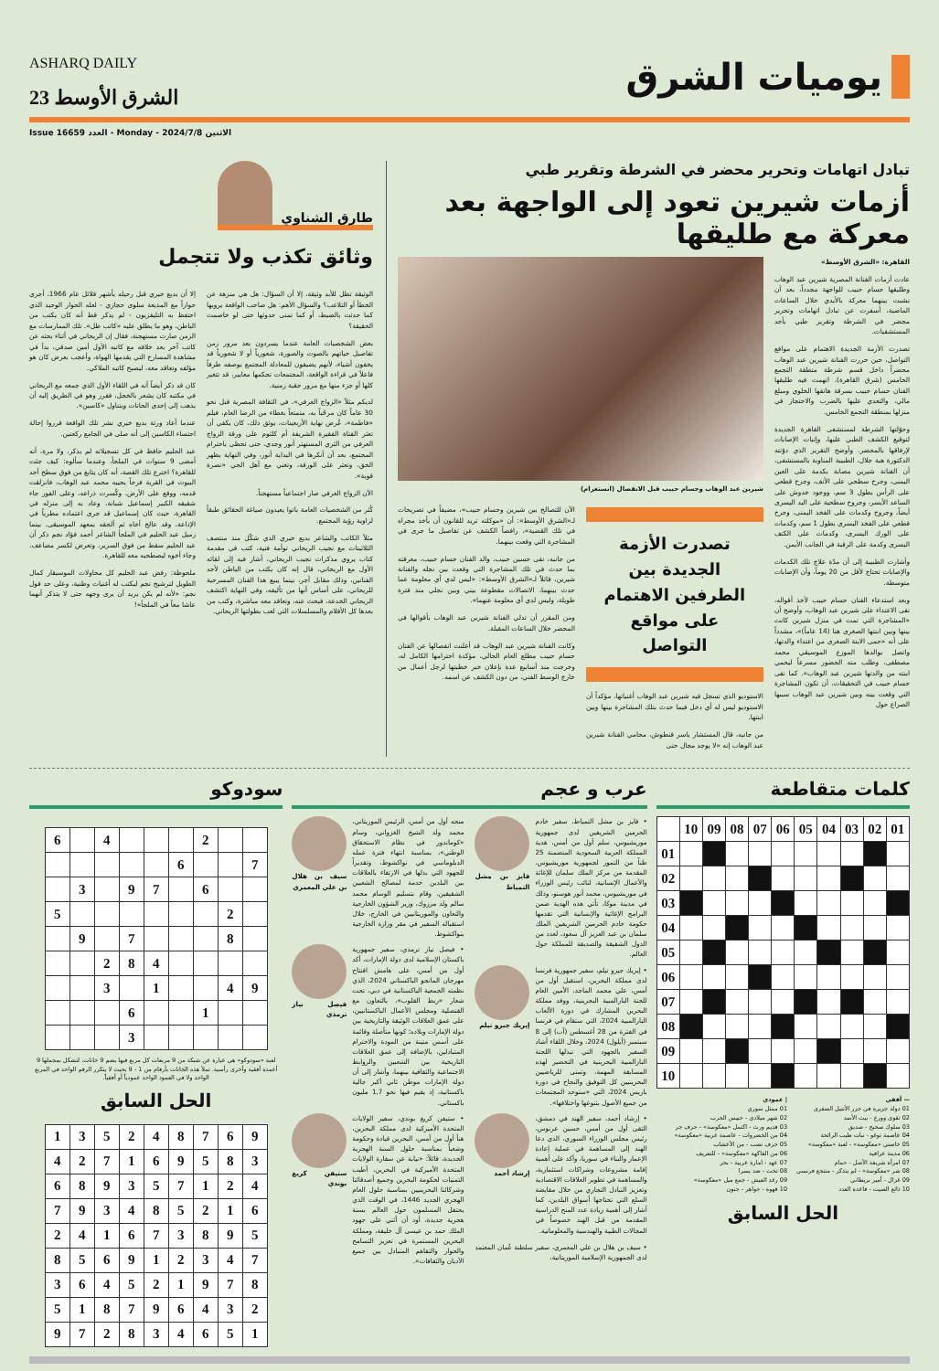يوميات الشرق
ASHARQ DAILY
23 الشرق الأوسط
Issue 16659 العدد - Monday - 2024/7/8 الاثنين
تبادل اتهامات وتحرير محضر في الشرطة وتقرير طبي
أزمات شيرين تعود إلى الواجهة بعد معركة مع طليقها
القاهرة: «الشرق الأوسط»
عادت أزمات الفنانة المصرية شيرين عبد الوهاب وطليقها حسام حبيب للواجهة مجدداً، بعد أن نشبت بينهما معركة بالأيدي خلال الساعات الماضية، أسفرت عن تبادل اتهامات وتحرير محضر في الشرطة وتقرير طبي بأحد المستشفيات.
تصدرت الأزمة الجديدة الاهتمام على مواقع التواصل، حين حررت الفنانة شيرين عبد الوهاب محضراً داخل قسم شرطة منطقة التجمع الخامس (شرق القاهرة)، اتهمت فيه طليقها الفنان حسام حبيب بسرقة هاتفها الخلوي ومبلغ مالي، والتعدي عليها بالضرب والاحتجاز في منزلها بمنطقة التجمع الخامس.
وحوّلتها الشرطة لمستشفى القاهرة الجديدة لتوقيع الكشف الطبي عليها، وإثبات الإصابات لإرفاقها بالمحضر. وأوضح التقرير الذي دوّنته الدكتورة هبة جلال، الطبيبة المناوبة بالمستشفى، أن الفنانة شيرين مصابة بكدمة على العين اليمنى، وجرح سطحي على الأنف، وجرح قطعي على الرأس بطول 3 سم، ووجود خدوش على الساعد الأيسر، وجروح سطحية على اليد اليسرى أيضاً، وجروح وكدمات على الفخذ اليمنى، وجرح قطعي على الفخذ اليسرى بطول 1 سم، وكدمات على الورك اليسرى، وكدمات على الكتف اليسرى وكدمة على الرقبة في الجانب الأيمن.
وأشارت الطبيبة إلى أن مدّة علاج تلك الكدمات والإصابات تحتاج لأقل من 20 يوماً، وأن الإصابات متوسطة.
وبعد استدعاء الفنان حسام حبيب لأخذ أقواله، نفى الاعتداء على شيرين عبد الوهاب، وأوضح أن «المشاجرة التي تمت في منزل شيرين كانت بينها وبين ابنتها الصغرى هنا (14 عاماً)»، مشدداً على أنه «حمى الابنة الصغرى من اعتداء والدتها، واتصل بوالدها الموزع الموسيقي محمد مصطفى، وطلب منه الحضور مسرعاً ليحمي ابنته من والدتها شيرين عبد الوهاب». كما نفى حسام حبيب في التحقيقات، أن تكون المشاجرة التي وقعت بينه وبين شيرين عبد الوهاب سببها الصراع حول
شيرين عبد الوهاب وحسام حبيب قبل الانفصال (انستغرام)
تصدرت الأزمة الجديدة بين الطرفين الاهتمام على مواقع التواصل
الاستوديو الذي تسجل فيه شيرين عبد الوهاب أغنياتها، مؤكداً أن الاستوديو ليس له أي دخل فيما حدث بتلك المشاجرة بينها وبين ابنتها.
من جانبه، قال المستشار ياسر قنطوش، محامي الفنانة شيرين عبد الوهاب إنه «لا يوجد مجال حتى
الآن للتصالح بين شيرين وحسام حبيب»، مضيفاً في تصريحات لـ«الشرق الأوسط»: أن «موكلته تريد للقانون أن يأخذ مجراه في تلك القضية»، رافضاً الكشف عن تفاصيل ما جرى في المشاجرة التي وقعت بينهما.
من جانبه، نفى حسين حبيب، والد الفنان حسام حبيب، معرفته بما حدث في تلك المشاجرة التي وقعت بين نجله والفنانة شيرين، قائلاً لـ«الشرق الأوسط»: «ليس لدي أي معلومة عما حدث بينهما، الاتصالات مقطوعة بيني وبين نجلي منذ فترة طويلة، وليس لدي أي معلومة عنهما».
ومن المقرر أن تدلي الفنانة شيرين عبد الوهاب بأقوالها في المحضر خلال الساعات المقبلة.
وكانت الفنانة شيرين عبد الوهاب قد أعلنت انفصالها عن الفنان حسام حبيب مطلع العام الحالي، مؤكدة احترامها الكامل له، وخرجت منذ أسابيع عدة بإعلان خبر خطبتها لرجل أعمال من خارج الوسط الفني، من دون الكشف عن اسمه.
طارق الشناوي
وثائق تكذب ولا تتجمل
الوثيقة تظل للأبد وثيقة، إلا أن السؤال: هل هي منزهة عن الخطأ أو التلاعب؟ والسؤال الأهم: هل صاحب الواقعة يرويها كما حدثت بالضبط، أو كما تمنى حدوثها حتى لو خاصمت الحقيقة؟
بعض الشخصيات العامة عندما يسردون بعد مرور زمن تفاصيل حياتهم بالصوت والصورة، شعورياً أو لا شعورياً قد يخفون أشياء، لأنهم يضيفون للمعادلة المجتمع بوصفه طرفاً فاعلاً في قراءة الواقعة، المجتمعات تحكمها معايير، قد تتغير كلها أو جزء منها مع مرور حقبة زمنية.
لديكم مثلاً «الزواج العرفي»، في الثقافة المصرية قبل نحو 30 عاماً كان مرحّباً به، متمتعاً بغطاء من الرضا العام، فيلم «فاطمة»، عُرض نهاية الأربعينات، يوثق ذلك، كان يكفي أن تعثر الفتاة الفقيرة الشريفة أم كلثوم على ورقة الزواج العرفي من الثري المستهتر أنور وجدي، حتى تحظى باحترام المجتمع، بعد أن أنكرها في البداية أنور، وفي النهاية يظهر الحق، وتعثر على الورقة، وتغني مع أهل الحي «نصرة قوية».
الآن الزواج العرفي صار اجتماعياً مستهجناً.
كُثر من الشخصيات العامة باتوا يعيدون صياغة الحقائق طبقاً لزاوية رؤية المجتمع.
مثلاً الكاتب والشاعر بديع خيري الذي شكّل منذ منتصف الثلاثينات مع نجيب الريحاني توأمة فنية، كتب في مقدمة كتاب يروي مذكرات نجيب الريحاني، أشار فيه إلى لقائه الأول مع الريحاني، قال إنه كان يكتب من الباطن لأحد الفنانين، وذلك مقابل أجر، بينما يبيع هذا الفنان المسرحية للريحاني، على أساس أنها من تأليفه، وفي النهاية اكتشف الريحاني الخدعة، فبحث عنه، وتعاقد معه مباشرة، وكتب من بعدها كل الأفلام والمسلسلات التي لعب بطولتها الريحاني.
إلا أن بديع خيري قبل رحيله بأشهر قلائل عام 1966، أجرى حواراً مع المذيعة سلوى حجازي - لعله الحوار الوحيد الذي احتفظ به التليفزيون - لم يذكر قط أنه كان يكتب من الباطن، وهو ما يطلق عليه «كاتب ظل». تلك الممارسات مع الزمن صارت مستهجنة، فقال إن الريحاني في أثناء بحثه عن كاتب آخر بعد خلافه مع كاتبه الأول أمين صدقي، بدأ في مشاهدة المسارح التي يقدمها الهواة، وأعجب بعرض كان هو مؤلفه وتعاقد معه، ليصبح كاتبه الملاكي.
كان قد ذكر أيضاً أنه في اللقاء الأول الذي جمعه مع الريحاني في مكتبه كان يشعر بالخجل، ففرر وهو في الطريق إليه أن يذهب إلى إحدى الحانات ويتناول «كاسين».
عندما أعاد ورثة بديع خيري نشر تلك الواقعة قرروا إحالة احتساء الكاسين إلى أنه صلى في الجامع ركعتين.
عبد الحليم حافظ في كل تسجيلاته لم يذكر، ولا مرة، أنه أمضى 9 سنوات في الملجأ، وعندما سألوه: كيف جئت للقاهرة؟ اخترع تلك القصة، أنه كان يتابع من فوق سطح أحد البيوت في القرية فرحاً يحييه محمد عبد الوهاب، فانزلقت قدمه، ووقع على الأرض، وكُسرت ذراعه، وعلى الفور جاء شقيقه الكبير إسماعيل شبانة، وعاد به إلى منزله في القاهرة، حيث كان إسماعيل قد جرى اعتماده مطرباً في الإذاعة، وقد عالج أخاه ثم ألحقه بمعهد الموسيقى. بينما زميل عبد الحليم في الملجأ الشاعر أحمد فؤاد نجم ذكر أن عبد الحليم سقط من فوق السرير، وتعرض لكسر مضاعف، وجاء أخوه ليصطحبه معه للقاهرة.
ملحوظة: رفض عبد الحليم كل محاولات الموسيقار كمال الطويل لترشيح نجم ليكتب له أغنيات وطنية، وعلى حد قول نجم: «لأنه لم يكن يريد أن يرى وجهه حتى لا يتذكر أنهما عاشا معاً في الملجأ»!
كلمات متقاطعة
| | 10 | 09 | 08 | 07 | 06 | 05 | 04 | 03 | 02 | 01 |
| 01 | | | | | | | | | | |
| 02 | | | | | | | | | | |
| 03 | | | | | | | | | | |
| 04 | | | | | | | | | | |
| 05 | | | | | | | | | | |
| 06 | | | | | | | | | | |
| 07 | | | | | | | | | | |
| 08 | | | | | | | | | | |
| 09 | | | | | | | | | | |
| 10 | | | | | | | | | | |
— أفقي
01 دولة جزيرة في جزر الأنتيل الصغرى
02 تقوى وورع - بيت الأسد
03 سلوك صحيح - صديق
04 عاصمة توغو - نبات طيب الرائحة
05 خاصتي «معكوسة» - لعبة «معكوسة»
06 مدينة عراقية
07 امرأة شريفة الأصل - حمام
08 شر «معكوسة» - لم يتذكر - منتجع فرنسي
09 غزال - أمير بريطاني
10 ذائع الصيت - قاعدة العدد
| عمودي
01 ممثل سوري
02 شهر ميلادي - حبيس الحرب
03 قديم ورث - اكتمل «معكوسة» - حرف جر
04 من الخضروات - عاصمة عربية «معكوسة»
05 حرف نصب - من الأعشاب
06 من الفاكهة «معكوسة» - للتعريف
07 عهد - امارة عربية - بحر
08 تخت - ضد يسرا
09 رغد العيش - جمع ميل «معكوسة»
10 قهوة - جواهر - جنون
الحل السابق
عرب و عجم
• فايز بن مشل التمياط، سفير خادم الحرمين الشريفين لدى جمهورية موريشيوس، سلم أول من أمس، هدية المملكة العربية السعودية المتضمنة 25 طناً من التمور لجمهورية موريشيوس، المقدمة من مركز الملك سلمان للإغاثة والأعمال الإنسانية، لنائب رئيس الوزراء في موريشيوس، محمد أنور هوسنو، وذلك في مدينة موكا، تأتي هذه الهدية ضمن البرامج الإغاثية والإنسانية التي تقدمها حكومة خادم الحرمين الشريفين الملك سلمان بن عبد العزيز آل سعود، لعدد من الدول الشقيقة والصديقة للمملكة حول العالم.
فايز بن مشل التمياط
• إيريك جيرو تيلم، سفير جمهورية فرنسا لدى مملكة البحرين، استقبل أول من أمس، علي محمد الماجد، الأمين العام للجنة البارالمبية البحرينية، ووفد مملكة البحرين المشارك في دورة الألعاب البارالمبية 2024، التي ستقام في فرنسا في الفترة من 28 أغسطس (آب) إلى 8 سبتمبر (أيلول) 2024، وخلال اللقاء أشاد السفير بالجهود التي تبذلها اللجنة البارالمبية البحرينية في التحضير لهذه المسابقة المهمة، وتمنى للرياضيين البحرينيين كل التوفيق والنجاح في دورة باريس 2024، التي «ستوحد المجتمعات من جميع الأصول بتنوعها واختلافها».
إيريك جيرو تيلم
• إرشاد أحمد، سفير الهند في دمشق، التقى أول من أمس، حسين عرنوس، رئيس مجلس الوزراء السوري، الذي دعا الهند إلى المساهمة في عملية إعادة الإعمار والبناء في سوريا، وأكد على أهمية إقامة مشروعات وشراكات استثمارية، والمساهمة في تطوير العلاقات الاقتصادية وتعزيز التبادل التجاري من خلال مقايضة السلع التي تحتاجها أسواق البلدين، كما أشار إلى أهمية زيادة عدد المنح الدراسية المقدمة من قبل الهند خصوصاً في المجالات الطبية والهندسية والمعلوماتية.
إرشاد أحمد
• سيف بن هلال بن علي المعمري، سفير سلطنة عُمان المعتمد لدى الجمهورية الإسلامية الموريتانية،
منحه أول من أمس، الرئيس الموريتاني، محمد ولد الشيخ الغزواني، وسام «كوماندور في نظام الاستحقاق الوطني»، بمناسبة انتهاء فترة عمله الدبلوماسي في نواكشوط، وتقديراً للجهود التي بذلها في الارتقاء بالعلاقات بين البلدين خدمة لمصالح الشعبين الشقيقين، وقام بتسليم الوسام محمد سالم ولد مرزوك، وزير الشؤون الخارجية والتعاون والموريتانيين في الخارج، خلال استقباله السفير في مقر وزارة الخارجية بنواكشوط.
سيف بن هلال بن علي المعمري
• فيصل نياز ترمذي، سفير جمهورية باكستان الإسلامية لدى دولة الإمارات، أكد أول من أمس، على هامش افتتاح مهرجان المانجو الباكستاني 2024، الذي نظمته الجمعية الباكستانية في دبي، تحت شعار «ربط القلوب»، بالتعاون مع القنصلية ومجلس الأعمال الباكستانيين، على عمق العلاقات الوثيقة والتاريخية بين دولة الإمارات وبلاده؛ كونها متأصلة وقائمة على أسس متينة من المودة والاحترام المتبادلين، بالإضافة إلى عمق العلاقات التاريخية بين الشعبين والروابط الاجتماعية والثقافية بينهما، وأشار إلى أن دولة الإمارات موطن ثاني أكبر جالية باكستانية، إذ يقيم فيها نحو 1,7 مليون باكستاني.
فيصل نياز ترمذي
• ستيفن كريغ بوندي، سفير الولايات المتحدة الأميركية لدى مملكة البحرين، هنأ أول من أمس، البحرين قيادة وحكومة وشعباً بمناسبة حلول السنة الهجرية الجديدة، قائلاً: «نيابة عن سفارة الولايات المتحدة الأميركية في البحرين، أطيب التمنيات لحكومة البحرين وجميع أصدقائنا وشركائنا البحرينيين بمناسبة حلول العام الهجري الجديد 1446، في الوقت الذي يحتفل المسلمون حول العالم بسنة هجرية جديدة، أود أن أثني على جهود الملك حمد بن عيسى آل خليفة، ومملكة البحرين المستمرة في تعزيز التسامح والحوار والتفاهم المتبادل بين جميع الأديان والثقافات».
ستيفن كريغ بوندي
سودوكو
| 6 | | 4 | | | | 2 | | |
| | | | | | 6 | | | 7 |
| | 3 | | 9 | 7 | | 6 | | |
| 5 | | | | | | | 2 | |
| | 9 | | 7 | | | | 8 | |
| | | 2 | 8 | 4 | | | | |
| | | 3 | | 1 | | | 4 | 9 |
| | | | 6 | | | 1 | | |
| | | | 3 | | | | | |
لعبة «سودوكو» هي عبارة عن شبكة من 9 مربعات كل مربع فيها يضم 9 خانات، لتشكل بمجملها 9 أعمدة أفقية وأخرى رأسية. تملأ هذه الخانات بأرقام من 1 - 9 بحيث لا يتكرر الرقم الواحد في المربع الواحد ولا في العمود الواحد عمودياً أو أفقياً.
الحل السابق
| 1 | 3 | 5 | 2 | 4 | 8 | 7 | 6 | 9 |
| 4 | 2 | 7 | 1 | 6 | 9 | 5 | 8 | 3 |
| 6 | 8 | 9 | 3 | 5 | 7 | 1 | 2 | 4 |
| 7 | 9 | 3 | 4 | 8 | 5 | 2 | 1 | 6 |
| 2 | 4 | 1 | 6 | 7 | 3 | 8 | 9 | 5 |
| 8 | 5 | 6 | 9 | 1 | 2 | 3 | 4 | 7 |
| 3 | 6 | 4 | 5 | 2 | 1 | 9 | 7 | 8 |
| 5 | 1 | 8 | 7 | 9 | 6 | 4 | 3 | 2 |
| 9 | 7 | 2 | 8 | 3 | 4 | 6 | 5 | 1 |